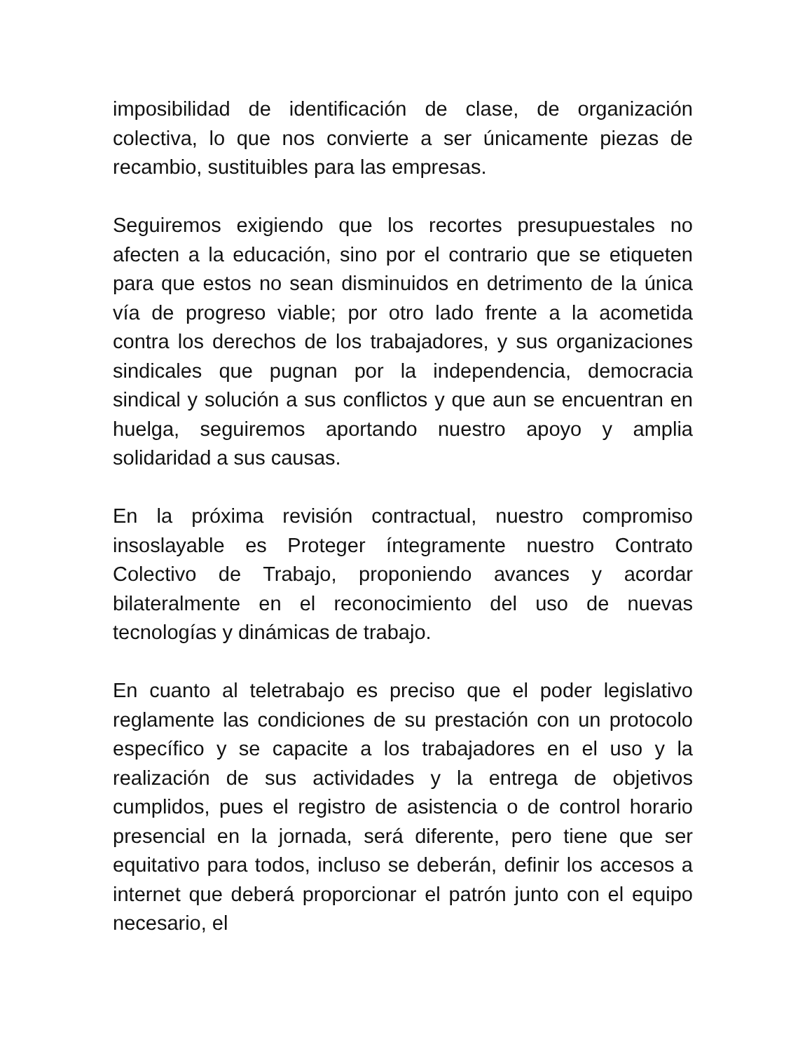imposibilidad de identificación de clase, de organización colectiva, lo que nos convierte a ser únicamente piezas de recambio, sustituibles para las empresas.
Seguiremos exigiendo que los recortes presupuestales no afecten a la educación, sino por el contrario que se etiqueten para que estos no sean disminuidos en detrimento de la única vía de progreso viable; por otro lado frente a la acometida contra los derechos de los trabajadores, y sus organizaciones sindicales que pugnan por la independencia, democracia sindical y solución a sus conflictos y que aun se encuentran en huelga, seguiremos aportando nuestro apoyo y amplia solidaridad a sus causas.
En la próxima revisión contractual, nuestro compromiso insoslayable es Proteger íntegramente nuestro Contrato Colectivo de Trabajo, proponiendo avances y acordar bilateralmente en el reconocimiento del uso de nuevas tecnologías y dinámicas de trabajo.
En cuanto al teletrabajo es preciso que el poder legislativo reglamente las condiciones de su prestación con un protocolo específico y se capacite a los trabajadores en el uso y la realización de sus actividades y la entrega de objetivos cumplidos, pues el registro de asistencia o de control horario presencial en la jornada, será diferente, pero tiene que ser equitativo para todos, incluso se deberán, definir los accesos a internet que deberá proporcionar el patrón junto con el equipo necesario, el